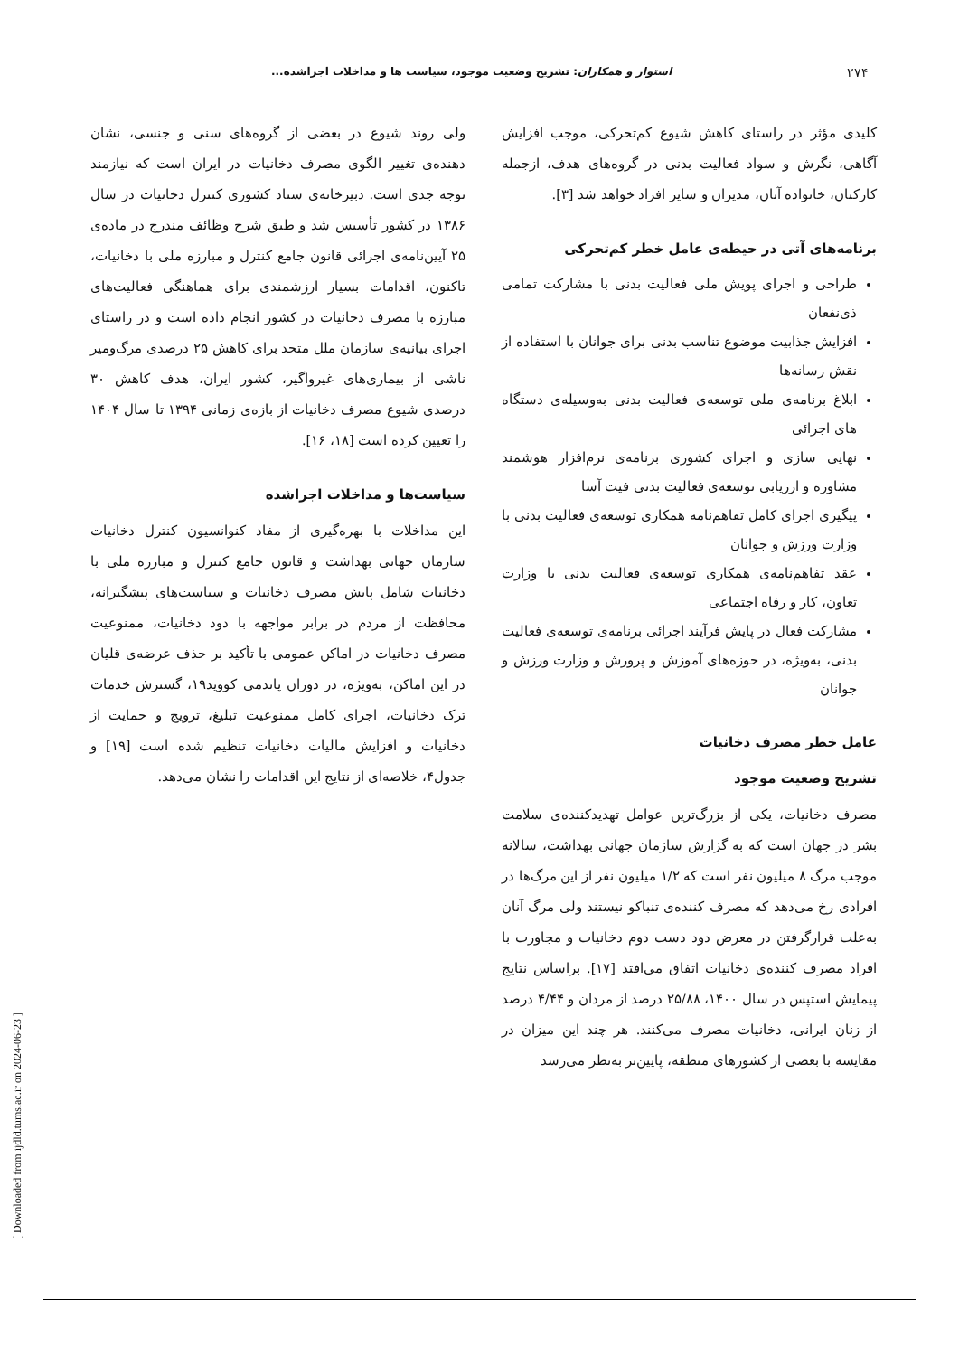۲۷۴ استوار و همکاران: تشریح وضعیت موجود، سیاست ها و مداخلات اجراشده...
کلیدی مؤثر در راستای کاهش شیوع کم‌تحرکی، موجب افزایش آگاهی، نگرش و سواد فعالیت بدنی در گروه‌های هدف، ازجمله کارکنان، خانواده آنان، مدیران و سایر افراد خواهد شد [۳].
برنامه‌های آتی در حیطه‌ی عامل خطر کم‌تحرکی
طراحی و اجرای پویش ملی فعالیت بدنی با مشارکت تمامی ذی‌نفعان
افزایش جذابیت موضوع تناسب بدنی برای جوانان با استفاده از نقش رسانه‌ها
ابلاغ برنامه‌ی ملی توسعه‌ی فعالیت بدنی به‌وسیله‌ی دستگاه های اجرائی
نهایی سازی و اجرای کشوری برنامه‌ی نرم‌افزار هوشمند مشاوره و ارزیابی توسعه‌ی فعالیت بدنی فیت آسا
پیگیری اجرای کامل تفاهم‌نامه همکاری توسعه‌ی فعالیت بدنی با وزارت ورزش و جوانان
عقد تفاهم‌نامه‌ی همکاری توسعه‌ی فعالیت بدنی با وزارت تعاون، کار و رفاه اجتماعی
مشارکت فعال در پایش فرآیند اجرائی برنامه‌ی توسعه‌ی فعالیت بدنی، به‌ویژه، در حوزه‌های آموزش و پرورش و وزارت ورزش و جوانان
عامل خطر مصرف دخانیات
تشریح وضعیت موجود
مصرف دخانیات، یکی از بزرگ‌ترین عوامل تهدیدکننده‌ی سلامت بشر در جهان است که به گزارش سازمان جهانی بهداشت، سالانه موجب مرگ ۸ میلیون نفر است که ۱/۲ میلیون نفر از این مرگ‌ها در افرادی رخ می‌دهد که مصرف کننده‌ی تنباکو نیستند ولی مرگ آنان به‌علت قرارگرفتن در معرض دود دست دوم دخانیات و مجاورت با افراد مصرف کننده‌ی دخانیات اتفاق می‌افتد [۱۷]. براساس نتایج پیمایش استپس در سال ۱۴۰۰، ۲۵/۸۸ درصد از مردان و ۴/۴۴ درصد از زنان ایرانی، دخانیات مصرف می‌کنند. هر چند این میزان در مقایسه با بعضی از کشورهای منطقه، پایین‌تر به‌نظر می‌رسد
ولی روند شیوع در بعضی از گروه‌های سنی و جنسی، نشان دهنده‌ی تغییر الگوی مصرف دخانیات در ایران است که نیازمند توجه جدی است. دبیرخانه‌ی ستاد کشوری کنترل دخانیات در سال ۱۳۸۶ در کشور تأسیس شد و طبق شرح وظائف مندرج در ماده‌ی ۲۵ آیین‌نامه‌ی اجرائی قانون جامع کنترل و مبارزه ملی با دخانیات، تاکنون، اقدامات بسیار ارزشمندی برای هماهنگی فعالیت‌های مبارزه با مصرف دخانیات در کشور انجام داده است و در راستای اجرای بیانیه‌ی سازمان ملل متحد برای کاهش ۲۵ درصدی مرگ‌ومیر ناشی از بیماری‌های غیرواگیر، کشور ایران، هدف کاهش ۳۰ درصدی شیوع مصرف دخانیات از بازه‌ی زمانی ۱۳۹۴ تا سال ۱۴۰۴ را تعیین کرده است [۱۸، ۱۶].
سیاست‌ها و مداخلات اجراشده
این مداخلات با بهره‌گیری از مفاد کنوانسیون کنترل دخانیات سازمان جهانی بهداشت و قانون جامع کنترل و مبارزه ملی با دخانیات شامل پایش مصرف دخانیات و سیاست‌های پیشگیرانه، محافظت از مردم در برابر مواجهه با دود دخانیات، ممنوعیت مصرف دخانیات در اماکن عمومی با تأکید بر حذف عرضه‌ی قلیان در این اماکن، به‌ویژه، در دوران پاندمی کووید۱۹، گسترش خدمات ترک دخانیات، اجرای کامل ممنوعیت تبلیغ، ترویج و حمایت از دخانیات و افزایش مالیات دخانیات تنظیم شده است [۱۹] و جدول۴، خلاصه‌ای از نتایج این اقدامات را نشان می‌دهد.
[ Downloaded from ijdld.tums.ac.ir on 2024-06-23 ]